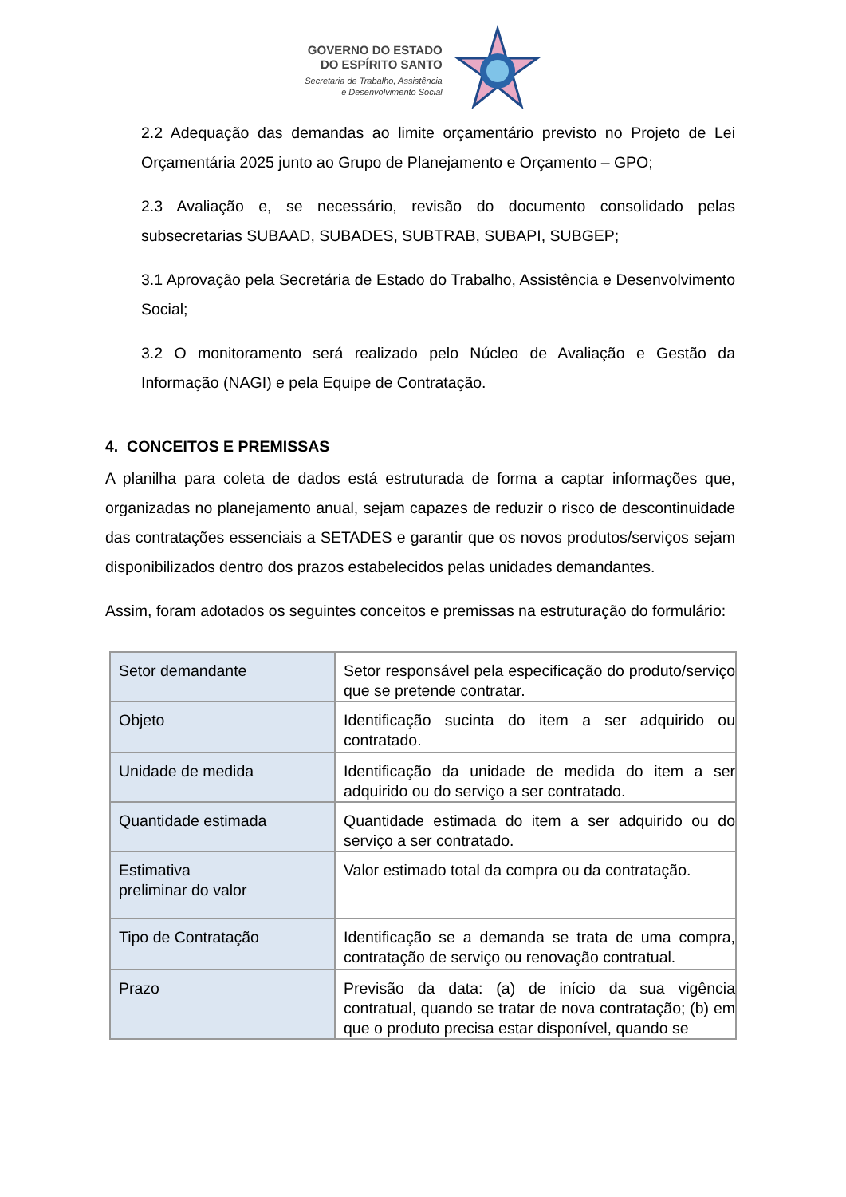GOVERNO DO ESTADO
DO ESPÍRITO SANTO
Secretaria de Trabalho, Assistência
e Desenvolvimento Social
2.2 Adequação das demandas ao limite orçamentário previsto no Projeto de Lei Orçamentária 2025 junto ao Grupo de Planejamento e Orçamento – GPO;
2.3 Avaliação e, se necessário, revisão do documento consolidado pelas subsecretarias SUBAAD, SUBADES, SUBTRAB, SUBAPI, SUBGEP;
3.1 Aprovação pela Secretária de Estado do Trabalho, Assistência e Desenvolvimento Social;
3.2 O monitoramento será realizado pelo Núcleo de Avaliação e Gestão da Informação (NAGI) e pela Equipe de Contratação.
4. CONCEITOS E PREMISSAS
A planilha para coleta de dados está estruturada de forma a captar informações que, organizadas no planejamento anual, sejam capazes de reduzir o risco de descontinuidade das contratações essenciais a SETADES e garantir que os novos produtos/serviços sejam disponibilizados dentro dos prazos estabelecidos pelas unidades demandantes.
Assim, foram adotados os seguintes conceitos e premissas na estruturação do formulário:
| Setor demandante | Setor responsável pela especificação do produto/serviço que se pretende contratar. |
| Objeto | Identificação sucinta do item a ser adquirido ou contratado. |
| Unidade de medida | Identificação da unidade de medida do item a ser adquirido ou do serviço a ser contratado. |
| Quantidade estimada | Quantidade estimada do item a ser adquirido ou do serviço a ser contratado. |
| Estimativa preliminar do valor | Valor estimado total da compra ou da contratação. |
| Tipo de Contratação | Identificação se a demanda se trata de uma compra, contratação de serviço ou renovação contratual. |
| Prazo | Previsão da data: (a) de início da sua vigência contratual, quando se tratar de nova contratação; (b) em que o produto precisa estar disponível, quando se |